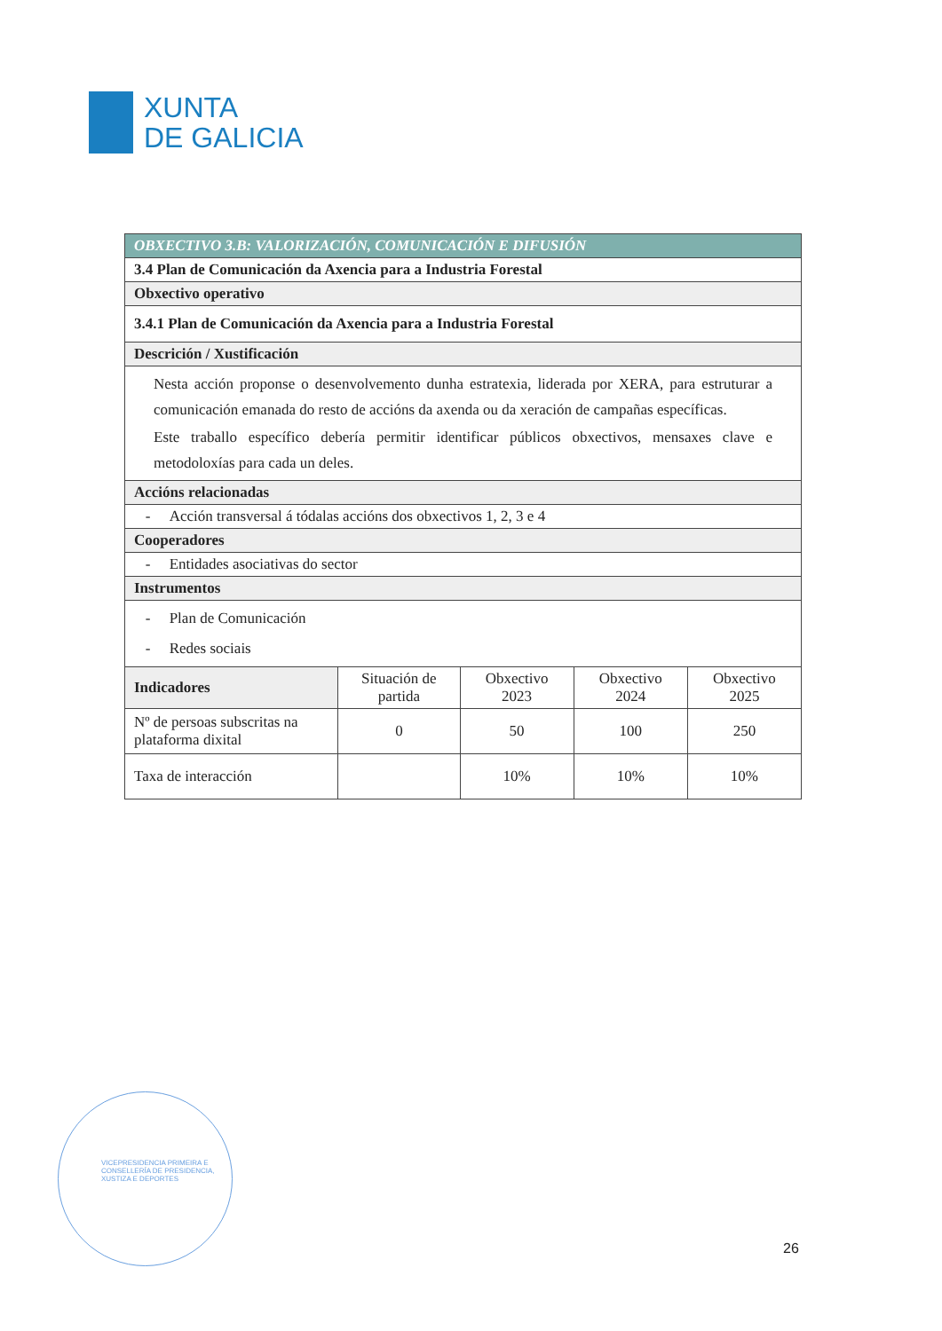XUNTA
DE GALICIA
| OBXECTIVO 3.B: VALORIZACIÓN, COMUNICACIÓN E DIFUSIÓN | | | | |
| 3.4 Plan de Comunicación da Axencia para a Industria Forestal | | | | |
| Obxectivo operativo | | | | |
| 3.4.1 Plan de Comunicación da Axencia para a Industria Forestal | | | | |
| Descrición / Xustificación | | | | |
| Nesta acción proponse o desenvolvemento dunha estratexia, liderada por XERA, para estruturar a comunicación emanada do resto de accións da axenda ou da xeración de campañas específicas. Este traballo específico debería permitir identificar públicos obxectivos, mensaxes clave e metodoloxías para cada un deles. | | | | |
| Accións relacionadas | | | | |
| - Acción transversal á tódalas accións dos obxectivos 1, 2, 3 e 4 | | | | |
| Cooperadores | | | | |
| - Entidades asociativas do sector | | | | |
| Instrumentos | | | | |
| - Plan de Comunicación - Redes sociais | | | | |
| Indicadores | Situación de partida | Obxectivo 2023 | Obxectivo 2024 | Obxectivo 2025 |
| Nº de persoas subscritas na plataforma dixital | 0 | 50 | 100 | 250 |
| Taxa de interacción | | 10% | 10% | 10% |
VICEPRESIDENCIA PRIMEIRA E
CONSELLERÍA DE PRESIDENCIA,
XUSTIZA E DEPORTES
26